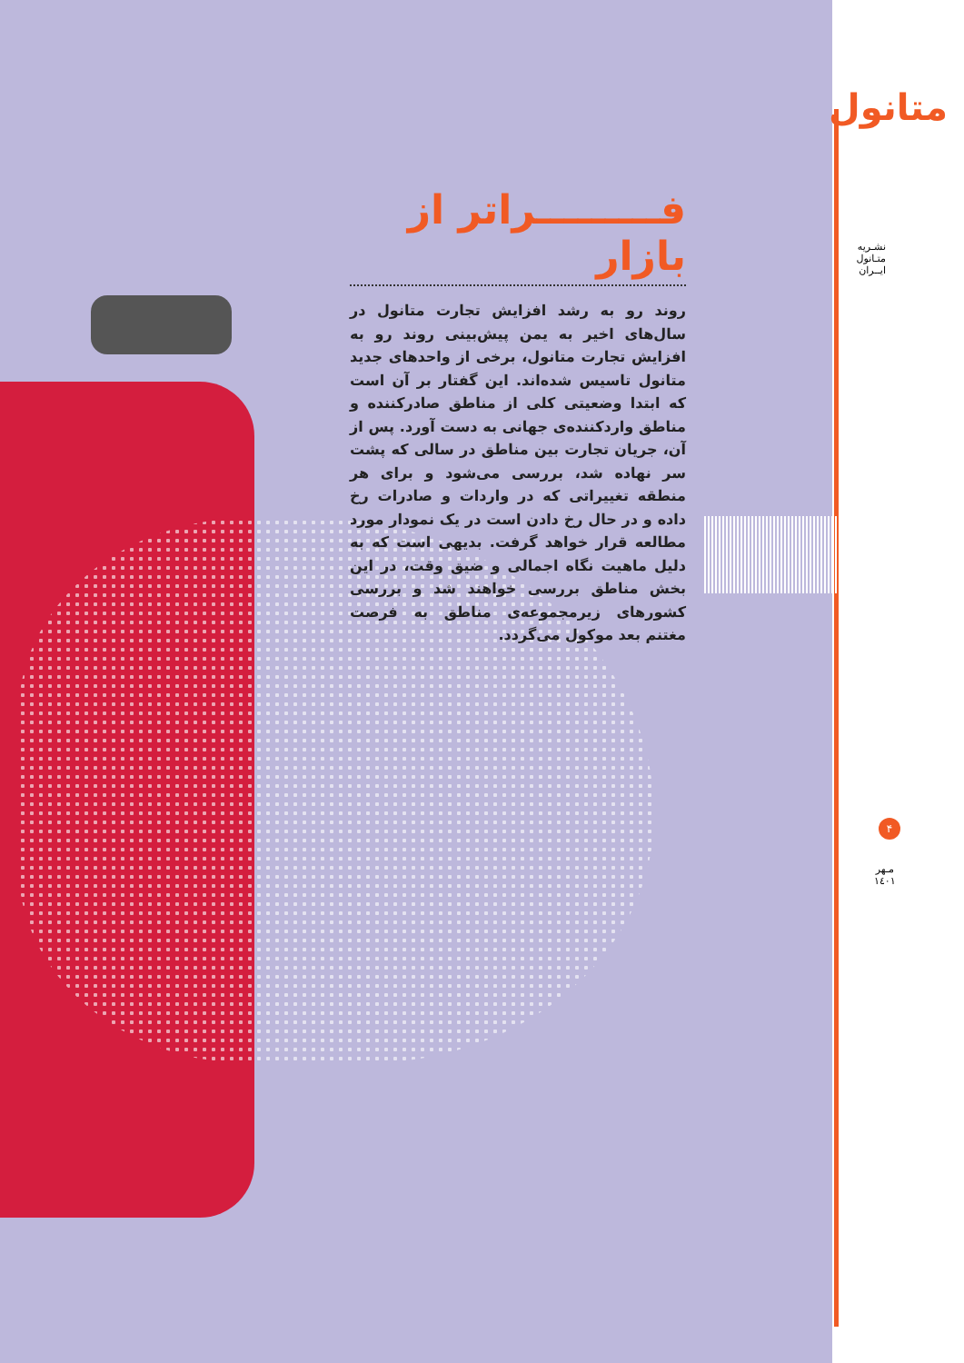متانول
نشـریه متـانول ایــران
فـــــــــراتر از بازار
روند رو به رشد افزایش تجارت متانول در سال‌های اخیر به یمن پیش‌بینی روند رو به افزایش تجارت متانول، برخی از واحدهای جدید متانول تاسیس شده‌اند. این گفتار بر آن است که ابتدا وضعیتی کلی از مناطق صادرکننده و مناطق واردکننده‌ی جهانی به دست آورد. پس از آن، جریان تجارت بین مناطق در سالی که پشت سر نهاده شد، بررسی می‌شود و برای هر منطقه تغییراتی که در واردات و صادرات رخ داده و در حال رخ دادن است در یک نمودار مورد مطالعه قرار خواهد گرفت. بدیهی است که به دلیل ماهیت نگاه اجمالی و ضیق وقت، در این بخش مناطق بررسی خواهند شد و بررسی کشورهای زیرمجموعه‌ی مناطق به فرصت مغتنم بعد موکول می‌گردد.
۴
مـهر
۱٤۰۱